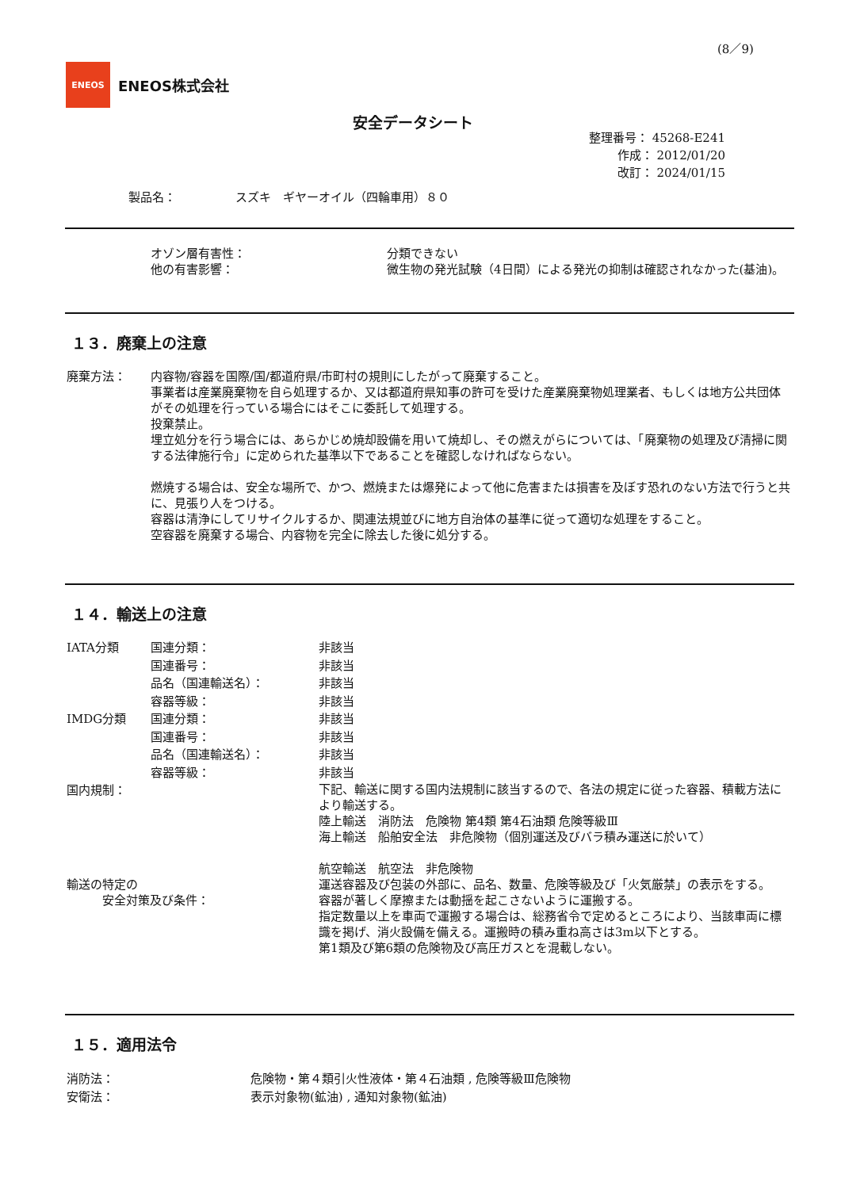(8／9)
ENEOS
ENEOS株式会社
安全データシート
整理番号： 45268-E241
作成： 2012/01/20
改訂： 2024/01/15
製品名：　　　　　スズキ　ギヤーオイル（四輪車用）８０
オゾン層有害性： 分類できない
他の有害影響： 微生物の発光試験（4日間）による発光の抑制は確認されなかった(基油)。
１３．廃棄上の注意
廃棄方法： 内容物/容器を国際/国/都道府県/市町村の規則にしたがって廃棄すること。
事業者は産業廃棄物を自ら処理するか、又は都道府県知事の許可を受けた産業廃棄物処理業者、もしくは地方公共団体がその処理を行っている場合にはそこに委託して処理する。
投棄禁止。
埋立処分を行う場合には、あらかじめ焼却設備を用いて焼却し、その燃えがらについては、「廃棄物の処理及び清掃に関する法律施行令」に定められた基準以下であることを確認しなければならない。
燃焼する場合は、安全な場所で、かつ、燃焼または爆発によって他に危害または損害を及ぼす恐れのない方法で行うと共に、見張り人をつける。
容器は清浄にしてリサイクルするか、関連法規並びに地方自治体の基準に従って適切な処理をすること。
空容器を廃棄する場合、内容物を完全に除去した後に処分する。
１４．輸送上の注意
IATA分類 国連分類： 非該当
国連番号： 非該当
品名（国連輸送名）： 非該当
容器等級： 非該当
IMDG分類 国連分類： 非該当
国連番号： 非該当
品名（国連輸送名）： 非該当
容器等級： 非該当
国内規制：
下記、輸送に関する国内法規制に該当するので、各法の規定に従った容器、積載方法により輸送する。
陸上輸送　消防法　危険物 第4類 第4石油類 危険等級Ⅲ
海上輸送　船舶安全法　非危険物（個別運送及びバラ積み運送に於いて）
航空輸送　航空法　非危険物
輸送の特定の
　　　安全対策及び条件：
運送容器及び包装の外部に、品名、数量、危険等級及び「火気厳禁」の表示をする。
容器が著しく摩擦または動揺を起こさないように運搬する。
指定数量以上を車両で運搬する場合は、総務省令で定めるところにより、当該車両に標識を掲げ、消火設備を備える。運搬時の積み重ね高さは3m以下とする。
第1類及び第6類の危険物及び高圧ガスとを混載しない。
１５．適用法令
消防法： 危険物・第４類引火性液体・第４石油類 , 危険等級Ⅲ危険物
安衛法： 表示対象物(鉱油) , 通知対象物(鉱油)